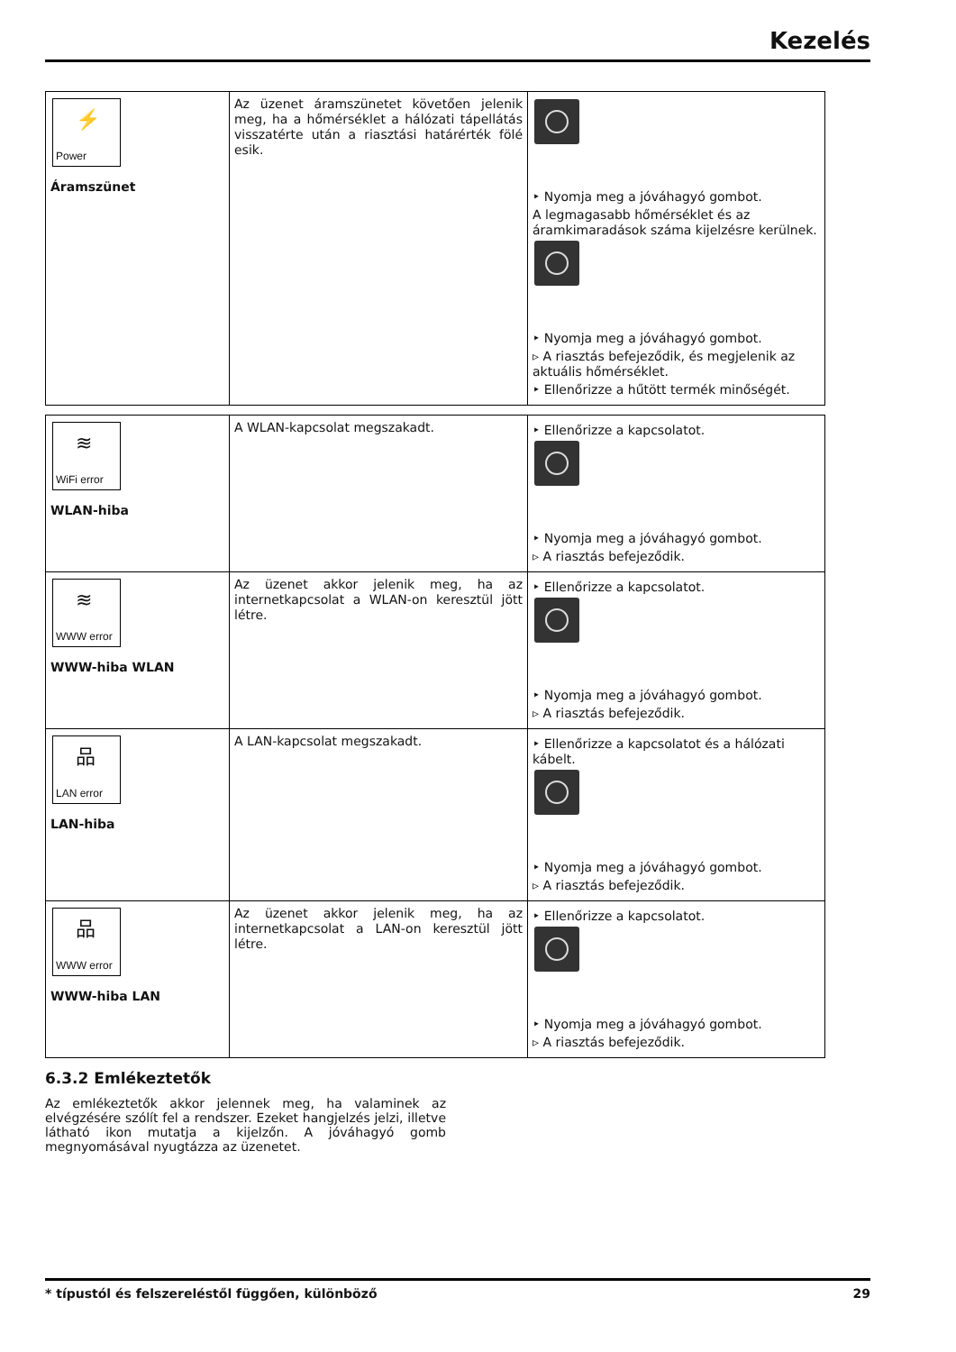Kezelés
| ⚡ Power Áramszünet | Az üzenet áramszünetet követően jelenik meg, ha a hőmérséklet a hálózati tápellátás visszatérte után a riasztási határérték fölé esik. | ‣ Nyomja meg a jóváhagyó gombot. A legmagasabb hőmérséklet és az áramkimaradások száma kijelzésre kerülnek. ‣ Nyomja meg a jóváhagyó gombot. ▹ A riasztás befejeződik, és megjelenik az aktuális hőmérséklet. ‣ Ellenőrizze a hűtött termék minőségét. |
| ≋ WiFi error WLAN-hiba | A WLAN-kapcsolat megszakadt. | ‣ Ellenőrizze a kapcsolatot. ‣ Nyomja meg a jóváhagyó gombot. ▹ A riasztás befejeződik. |
| ≋ WWW error WWW-hiba WLAN | Az üzenet akkor jelenik meg, ha az internetkapcsolat a WLAN-on keresztül jött létre. | ‣ Ellenőrizze a kapcsolatot. ‣ Nyomja meg a jóváhagyó gombot. ▹ A riasztás befejeződik. |
| 品 LAN error LAN-hiba | A LAN-kapcsolat megszakadt. | ‣ Ellenőrizze a kapcsolatot és a hálózati kábelt. ‣ Nyomja meg a jóváhagyó gombot. ▹ A riasztás befejeződik. |
| 品 WWW error WWW-hiba LAN | Az üzenet akkor jelenik meg, ha az internetkapcsolat a LAN-on keresztül jött létre. | ‣ Ellenőrizze a kapcsolatot. ‣ Nyomja meg a jóváhagyó gombot. ▹ A riasztás befejeződik. |
6.3.2 Emlékeztetők
Az emlékeztetők akkor jelennek meg, ha valaminek az elvégzésére szólít fel a rendszer. Ezeket hangjelzés jelzi, illetve látható ikon mutatja a kijelzőn. A jóváhagyó gomb megnyomásával nyugtázza az üzenetet.
* típustól és felszereléstől függően, különböző 29